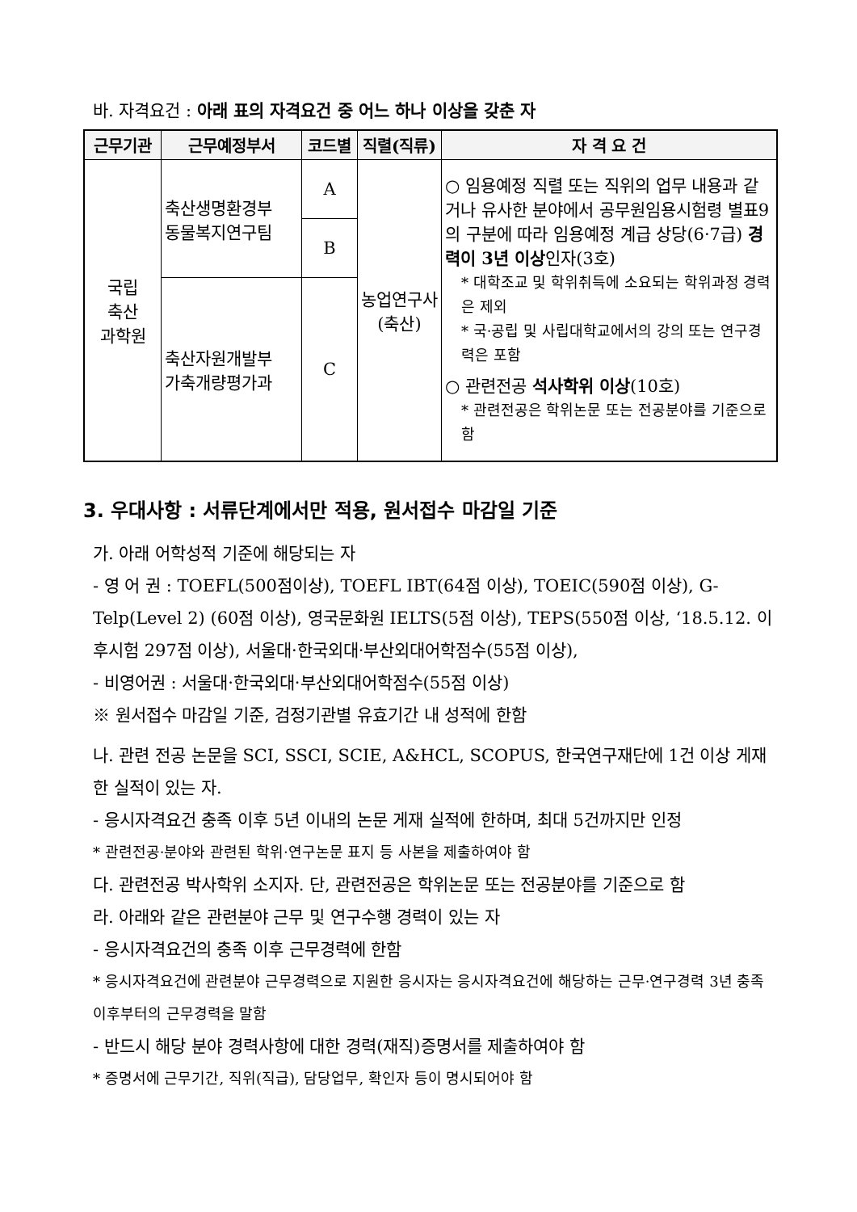바. 자격요건 : 아래 표의 자격요건 중 어느 하나 이상을 갖춘 자
| 근무기관 | 근무예정부서 | 코드별 | 직렬(직류) | 자 격 요 건 |
| --- | --- | --- | --- | --- |
| 국립 축산 과학원 | 축산생명환경부 동물복지연구팀 | A | 농업연구사 (축산) | ○ 임용예정 직렬 또는 직위의 업무 내용과 같거나 유사한 분야에서 공무원임용시험령 별표9의 구분에 따라 임용예정 계급 상당(6·7급) 경력이 3년 이상 인자(3호) * 대학조교 및 학위취득에 소요되는 학위과정 경력은 제외 * 국·공립 및 사립대학교에서의 강의 또는 연구경력은 포함 ○ 관련전공 석사학위 이상 (10호) * 관련전공은 학위논문 또는 전공분야를 기준으로 함 |
| | | B | | |
| | 축산자원개발부 가축개량평가과 | C | | |
3. 우대사항 : 서류단계에서만 적용, 원서접수 마감일 기준
가. 아래 어학성적 기준에 해당되는 자
- 영 어 권 : TOEFL(500점이상), TOEFL IBT(64점 이상), TOEIC(590점 이상), G-Telp(Level 2) (60점 이상), 영국문화원 IELTS(5점 이상), TEPS(550점 이상, ‘18.5.12. 이후시험 297점 이상), 서울대·한국외대·부산외대어학점수(55점 이상),
- 비영어권 : 서울대·한국외대·부산외대어학점수(55점 이상)
※ 원서접수 마감일 기준, 검정기관별 유효기간 내 성적에 한함
나. 관련 전공 논문을 SCI, SSCI, SCIE, A&HCL, SCOPUS, 한국연구재단에 1건 이상 게재한 실적이 있는 자.
- 응시자격요건 충족 이후 5년 이내의 논문 게재 실적에 한하며, 최대 5건까지만 인정
* 관련전공·분야와 관련된 학위·연구논문 표지 등 사본을 제출하여야 함
다. 관련전공 박사학위 소지자. 단, 관련전공은 학위논문 또는 전공분야를 기준으로 함
라. 아래와 같은 관련분야 근무 및 연구수행 경력이 있는 자
- 응시자격요건의 충족 이후 근무경력에 한함
* 응시자격요건에 관련분야 근무경력으로 지원한 응시자는 응시자격요건에 해당하는 근무·연구경력 3년 충족 이후부터의 근무경력을 말함
- 반드시 해당 분야 경력사항에 대한 경력(재직)증명서를 제출하여야 함
* 증명서에 근무기간, 직위(직급), 담당업무, 확인자 등이 명시되어야 함